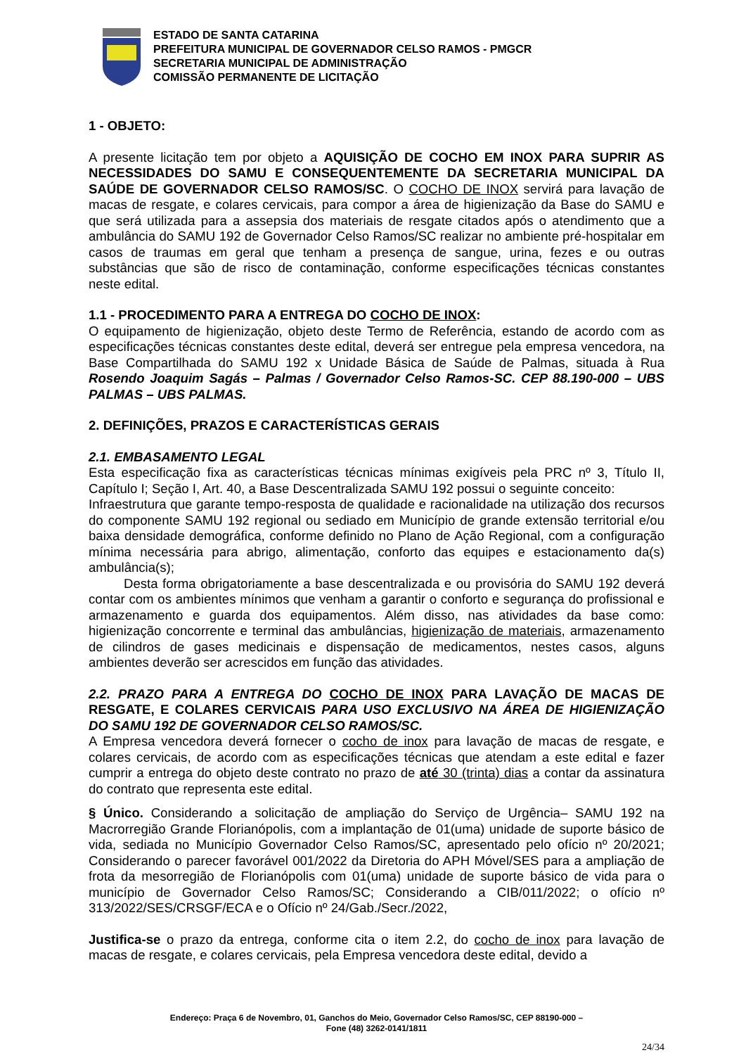ESTADO DE SANTA CATARINA
PREFEITURA MUNICIPAL DE GOVERNADOR CELSO RAMOS - PMGCR
SECRETARIA MUNICIPAL DE ADMINISTRAÇÃO
COMISSÃO PERMANENTE DE LICITAÇÃO
1 - OBJETO:
A presente licitação tem por objeto a AQUISIÇÃO DE COCHO EM INOX PARA SUPRIR AS NECESSIDADES DO SAMU E CONSEQUENTEMENTE DA SECRETARIA MUNICIPAL DA SAÚDE DE GOVERNADOR CELSO RAMOS/SC. O COCHO DE INOX servirá para lavação de macas de resgate, e colares cervicais, para compor a área de higienização da Base do SAMU e que será utilizada para a assepsia dos materiais de resgate citados após o atendimento que a ambulância do SAMU 192 de Governador Celso Ramos/SC realizar no ambiente pré-hospitalar em casos de traumas em geral que tenham a presença de sangue, urina, fezes e ou outras substâncias que são de risco de contaminação, conforme especificações técnicas constantes neste edital.
1.1 - PROCEDIMENTO PARA A ENTREGA DO COCHO DE INOX:
O equipamento de higienização, objeto deste Termo de Referência, estando de acordo com as especificações técnicas constantes deste edital, deverá ser entregue pela empresa vencedora, na Base Compartilhada do SAMU 192 x Unidade Básica de Saúde de Palmas, situada à Rua Rosendo Joaquim Sagás – Palmas / Governador Celso Ramos-SC. CEP 88.190-000 – UBS PALMAS – UBS PALMAS.
2. DEFINIÇÕES, PRAZOS E CARACTERÍSTICAS GERAIS
2.1. EMBASAMENTO LEGAL
Esta especificação fixa as características técnicas mínimas exigíveis pela PRC nº 3, Título II, Capítulo I; Seção I, Art. 40, a Base Descentralizada SAMU 192 possui o seguinte conceito:
Infraestrutura que garante tempo-resposta de qualidade e racionalidade na utilização dos recursos do componente SAMU 192 regional ou sediado em Município de grande extensão territorial e/ou baixa densidade demográfica, conforme definido no Plano de Ação Regional, com a configuração mínima necessária para abrigo, alimentação, conforto das equipes e estacionamento da(s) ambulância(s);
Desta forma obrigatoriamente a base descentralizada e ou provisória do SAMU 192 deverá contar com os ambientes mínimos que venham a garantir o conforto e segurança do profissional e armazenamento e guarda dos equipamentos. Além disso, nas atividades da base como: higienização concorrente e terminal das ambulâncias, higienização de materiais, armazenamento de cilindros de gases medicinais e dispensação de medicamentos, nestes casos, alguns ambientes deverão ser acrescidos em função das atividades.
2.2. PRAZO PARA A ENTREGA DO COCHO DE INOX PARA LAVAÇÃO DE MACAS DE RESGATE, E COLARES CERVICAIS PARA USO EXCLUSIVO NA ÁREA DE HIGIENIZAÇÃO DO SAMU 192 DE GOVERNADOR CELSO RAMOS/SC.
A Empresa vencedora deverá fornecer o cocho de inox para lavação de macas de resgate, e colares cervicais, de acordo com as especificações técnicas que atendam a este edital e fazer cumprir a entrega do objeto deste contrato no prazo de até 30 (trinta) dias a contar da assinatura do contrato que representa este edital.
§ Único. Considerando a solicitação de ampliação do Serviço de Urgência– SAMU 192 na Macrorregião Grande Florianópolis, com a implantação de 01(uma) unidade de suporte básico de vida, sediada no Município Governador Celso Ramos/SC, apresentado pelo ofício nº 20/2021; Considerando o parecer favorável 001/2022 da Diretoria do APH Móvel/SES para a ampliação de frota da mesorregião de Florianópolis com 01(uma) unidade de suporte básico de vida para o município de Governador Celso Ramos/SC; Considerando a CIB/011/2022; o ofício nº 313/2022/SES/CRSGF/ECA e o Ofício nº 24/Gab./Secr./2022,
Justifica-se o prazo da entrega, conforme cita o item 2.2, do cocho de inox para lavação de macas de resgate, e colares cervicais, pela Empresa vencedora deste edital, devido a
Endereço: Praça 6 de Novembro, 01, Ganchos do Meio, Governador Celso Ramos/SC, CEP 88190-000 –
Fone (48) 3262-0141/1811
24/34